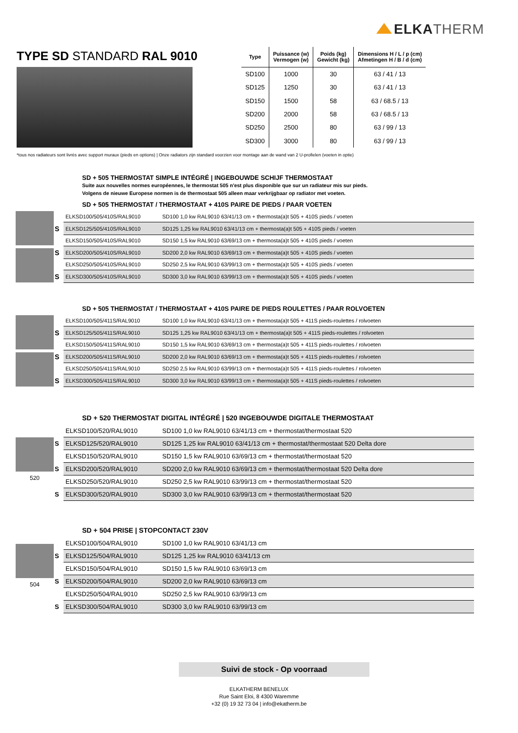ELKA THERM
TYPE SD STANDARD RAL 9010
| Type | Puissance (w) Vermogen (w) | Poids (kg) Gewicht (kg) | Dimensions H / L / p (cm) Afmetingen H / B / d (cm) |
| --- | --- | --- | --- |
| SD100 | 1000 | 30 | 63 / 41 / 13 |
| SD125 | 1250 | 30 | 63 / 41 / 13 |
| SD150 | 1500 | 58 | 63 / 68.5 / 13 |
| SD200 | 2000 | 58 | 63 / 68.5 / 13 |
| SD250 | 2500 | 80 | 63 / 99 / 13 |
| SD300 | 3000 | 80 | 63 / 99 / 13 |
*tous nos radiateurs sont livrés avec support muraux (pieds en options) | Onze radiators zijn standard voorzien voor montage aan de wand van 2 U-profielen (voeten in optie)
SD + 505 THERMOSTAT SIMPLE INTÉGRÉ | INGEBOUWDE SCHIJF THERMOSTAAT
Suite aux nouvelles normes européennes, le thermostat 505 n'est plus disponible que sur un radiateur mis sur pieds.
Volgens de nieuwe Europese normen is de thermostaat 505 alleen maar verkrijgbaar op radiator met voeten.
SD + 505 THERMOSTAT / THERMOSTAAT + 410S PAIRE DE PIEDS / PAAR VOETEN
| | ELKSD100/505/410S/RAL9010 | SD100 1,0 kw RAL9010 63/41/13 cm + thermosta(a)t 505 + 410S pieds / voeten |
| S | ELKSD125/505/410S/RAL9010 | SD125 1,25 kw RAL9010 63/41/13 cm + thermosta(a)t 505 + 410S pieds / voeten |
| | ELKSD150/505/410S/RAL9010 | SD150 1,5 kw RAL9010 63/69/13 cm + thermosta(a)t 505 + 410S pieds / voeten |
| S | ELKSD200/505/410S/RAL9010 | SD200 2,0 kw RAL9010 63/69/13 cm + thermosta(a)t 505 + 410S pieds / voeten |
| | ELKSD250/505/410S/RAL9010 | SD250 2,5 kw RAL9010 63/99/13 cm + thermosta(a)t 505 + 410S pieds / voeten |
| S | ELKSD300/505/410S/RAL9010 | SD300 3,0 kw RAL9010 63/99/13 cm + thermosta(a)t 505 + 410S pieds / voeten |
SD + 505 THERMOSTAT / THERMOSTAAT + 410S PAIRE DE PIEDS ROULETTES / PAAR ROLVOETEN
| | ELKSD100/505/411S/RAL9010 | SD100 1,0 kw RAL9010 63/41/13 cm + thermosta(a)t 505 + 411S pieds-roulettes / rolvoeten |
| S | ELKSD125/505/411S/RAL9010 | SD125 1,25 kw RAL9010 63/41/13 cm + thermosta(a)t 505 + 411S pieds-roulettes / rolvoeten |
| | ELKSD150/505/411S/RAL9010 | SD150 1,5 kw RAL9010 63/69/13 cm + thermosta(a)t 505 + 411S pieds-roulettes / rolvoeten |
| S | ELKSD200/505/411S/RAL9010 | SD200 2,0 kw RAL9010 63/69/13 cm + thermosta(a)t 505 + 411S pieds-roulettes / rolvoeten |
| | ELKSD250/505/411S/RAL9010 | SD250 2,5 kw RAL9010 63/99/13 cm + thermosta(a)t 505 + 411S pieds-roulettes / rolvoeten |
| S | ELKSD300/505/411S/RAL9010 | SD300 3,0 kw RAL9010 63/99/13 cm + thermosta(a)t 505 + 411S pieds-roulettes / rolvoeten |
SD + 520 THERMOSTAT DIGITAL INTÉGRÉ | 520 INGEBOUWDE DIGITALE THERMOSTAAT
520
| | ELKSD100/520/RAL9010 | SD100 1,0 kw RAL9010 63/41/13 cm + thermostat/thermostaat 520 |
| S | ELKSD125/520/RAL9010 | SD125 1,25 kw RAL9010 63/41/13 cm + thermostat/thermostaat 520 Delta dore |
| | ELKSD150/520/RAL9010 | SD150 1,5 kw RAL9010 63/69/13 cm + thermostat/thermostaat 520 |
| S | ELKSD200/520/RAL9010 | SD200 2,0 kw RAL9010 63/69/13 cm + thermostat/thermostaat 520 Delta dore |
| | ELKSD250/520/RAL9010 | SD250 2,5 kw RAL9010 63/99/13 cm + thermostat/thermostaat 520 |
| S | ELKSD300/520/RAL9010 | SD300 3,0 kw RAL9010 63/99/13 cm + thermostat/thermostaat 520 |
SD + 504 PRISE | STOPCONTACT 230V
504
| | ELKSD100/504/RAL9010 | SD100 1,0 kw RAL9010 63/41/13 cm |
| S | ELKSD125/504/RAL9010 | SD125 1,25 kw RAL9010 63/41/13 cm |
| | ELKSD150/504/RAL9010 | SD150 1,5 kw RAL9010 63/69/13 cm |
| S | ELKSD200/504/RAL9010 | SD200 2,0 kw RAL9010 63/69/13 cm |
| | ELKSD250/504/RAL9010 | SD250 2,5 kw RAL9010 63/99/13 cm |
| S | ELKSD300/504/RAL9010 | SD300 3,0 kw RAL9010 63/99/13 cm |
Suivi de stock - Op voorraad
ELKATHERM BENELUX
Rue Saint Eloi, 8 4300 Waremme
+32 (0) 19 32 73 04 | info@ekatherm.be